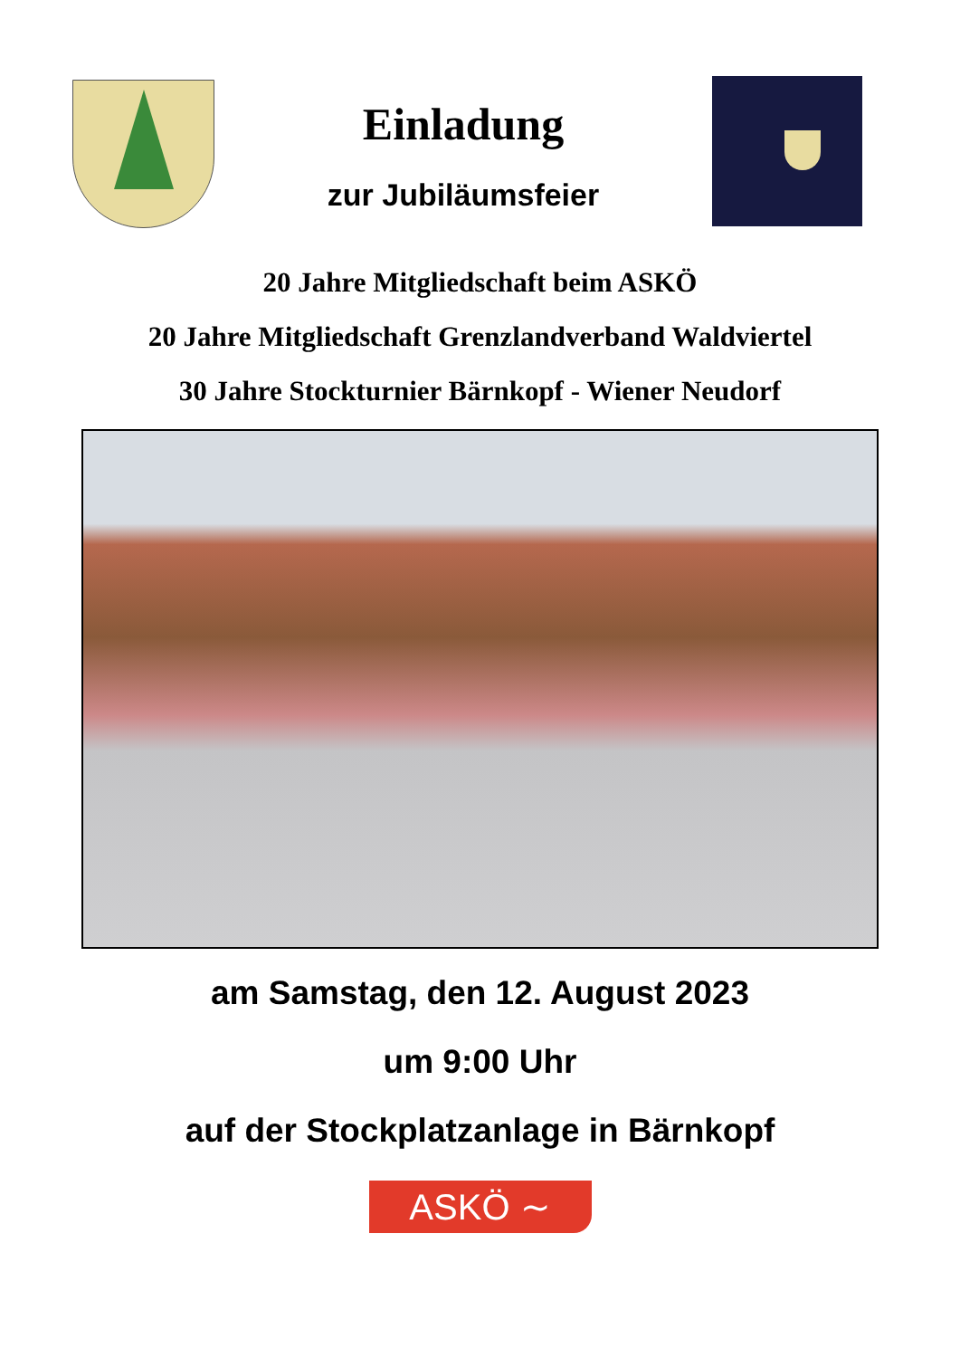Einladung
zur Jubiläumsfeier
20 Jahre Mitgliedschaft beim ASKÖ
20 Jahre Mitgliedschaft Grenzlandverband Waldviertel
30 Jahre Stockturnier Bärnkopf - Wiener Neudorf
am Samstag, den 12. August 2023
um 9:00 Uhr
auf der Stockplatzanlage in Bärnkopf
ASKÖ ∼